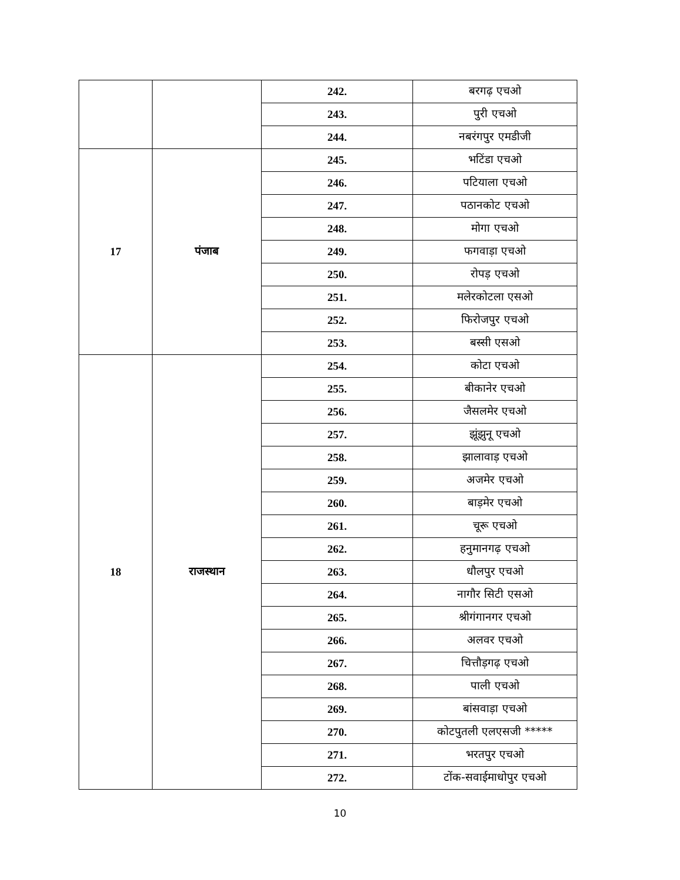| | | 242. | बरगढ़ एचओ |
| | | 243. | पुरी एचओ |
| | | 244. | नबरंगपुर एमडीजी |
| 17 | पंजाब | 245. | भटिंडा एचओ |
| | | 246. | पटियाला एचओ |
| | | 247. | पठानकोट एचओ |
| | | 248. | मोगा एचओ |
| | | 249. | फगवाड़ा एचओ |
| | | 250. | रोपड़ एचओ |
| | | 251. | मलेरकोटला एसओ |
| | | 252. | फिरोजपुर एचओ |
| | | 253. | बस्सी एसओ |
| 18 | राजस्थान | 254. | कोटा एचओ |
| | | 255. | बीकानेर एचओ |
| | | 256. | जैसलमेर एचओ |
| | | 257. | झूंझुनू एचओ |
| | | 258. | झालावाड़ एचओ |
| | | 259. | अजमेर एचओ |
| | | 260. | बाड़मेर एचओ |
| | | 261. | चूरू एचओ |
| | | 262. | हनुमानगढ़ एचओ |
| | | 263. | धौलपुर एचओ |
| | | 264. | नागौर सिटी एसओ |
| | | 265. | श्रीगंगानगर एचओ |
| | | 266. | अलवर एचओ |
| | | 267. | चित्तौड़गढ़ एचओ |
| | | 268. | पाली एचओ |
| | | 269. | बांसवाड़ा एचओ |
| | | 270. | कोटपुतली एलएसजी ***** |
| | | 271. | भरतपुर एचओ |
| | | 272. | टोंक-सवाईमाधोपुर एचओ |
10